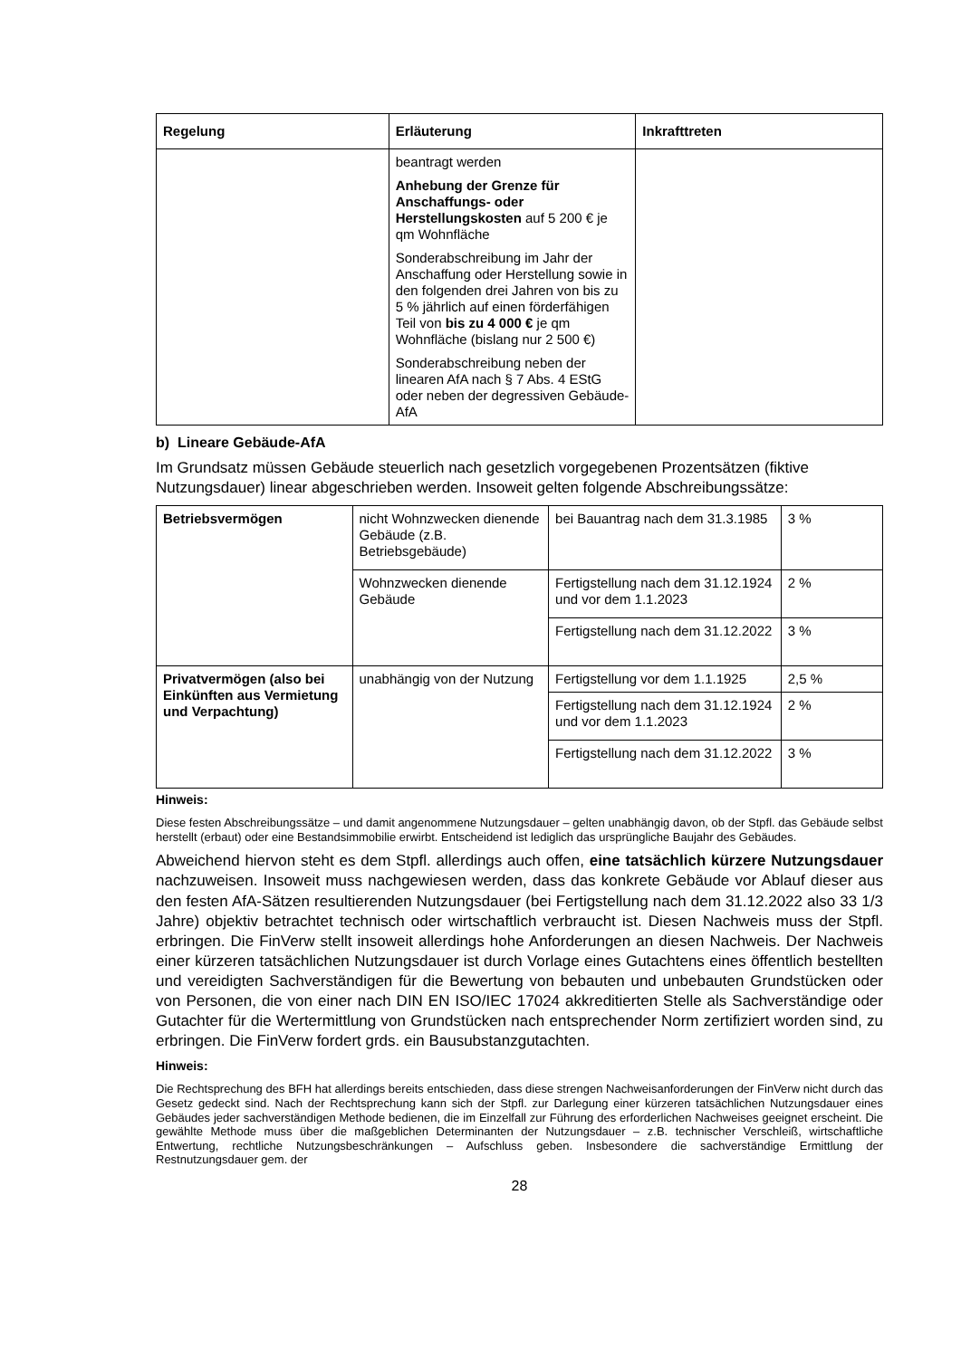| Regelung | Erläuterung | Inkrafttreten |
| --- | --- | --- |
| | beantragt werden Anhebung der Grenze für Anschaffungs- oder Herstellungskosten auf 5 200 € je qm Wohnfläche Sonderabschreibung im Jahr der Anschaffung oder Herstellung sowie in den folgenden drei Jahren von bis zu 5 % jährlich auf einen förderfähigen Teil von bis zu 4 000 € je qm Wohnfläche (bislang nur 2 500 €) Sonderabschreibung neben der linearen AfA nach § 7 Abs. 4 EStG oder neben der degressiven Gebäude-AfA | |
b) Lineare Gebäude-AfA
Im Grundsatz müssen Gebäude steuerlich nach gesetzlich vorgegebenen Prozentsätzen (fiktive Nutzungsdauer) linear abgeschrieben werden. Insoweit gelten folgende Abschreibungssätze:
| Betriebsvermögen | nicht Wohnzwecken dienende Gebäude (z.B. Betriebsgebäude) | bei Bauantrag nach dem 31.3.1985 | 3 % |
| | Wohnzwecken dienende Gebäude | Fertigstellung nach dem 31.12.1924 und vor dem 1.1.2023 | 2 % |
| | | Fertigstellung nach dem 31.12.2022 | 3 % |
| Privatvermögen (also bei Einkünften aus Vermietung und Verpachtung) | unabhängig von der Nutzung | Fertigstellung vor dem 1.1.1925 | 2,5 % |
| | | Fertigstellung nach dem 31.12.1924 und vor dem 1.1.2023 | 2 % |
| | | Fertigstellung nach dem 31.12.2022 | 3 % |
Hinweis:
Diese festen Abschreibungssätze – und damit angenommene Nutzungsdauer – gelten unabhängig davon, ob der Stpfl. das Gebäude selbst herstellt (erbaut) oder eine Bestandsimmobilie erwirbt. Entscheidend ist lediglich das ursprüngliche Baujahr des Gebäudes.
Abweichend hiervon steht es dem Stpfl. allerdings auch offen, eine tatsächlich kürzere Nutzungsdauer nachzuweisen. Insoweit muss nachgewiesen werden, dass das konkrete Gebäude vor Ablauf dieser aus den festen AfA-Sätzen resultierenden Nutzungsdauer (bei Fertigstellung nach dem 31.12.2022 also 33 1/3 Jahre) objektiv betrachtet technisch oder wirtschaftlich verbraucht ist. Diesen Nachweis muss der Stpfl. erbringen. Die FinVerw stellt insoweit allerdings hohe Anforderungen an diesen Nachweis. Der Nachweis einer kürzeren tatsächlichen Nutzungsdauer ist durch Vorlage eines Gutachtens eines öffentlich bestellten und vereidigten Sachverständigen für die Bewertung von bebauten und unbebauten Grundstücken oder von Personen, die von einer nach DIN EN ISO/IEC 17024 akkreditierten Stelle als Sachverständige oder Gutachter für die Wertermittlung von Grundstücken nach entsprechender Norm zertifiziert worden sind, zu erbringen. Die FinVerw fordert grds. ein Bausubstanzgutachten.
Hinweis:
Die Rechtsprechung des BFH hat allerdings bereits entschieden, dass diese strengen Nachweisanforderungen der FinVerw nicht durch das Gesetz gedeckt sind. Nach der Rechtsprechung kann sich der Stpfl. zur Darlegung einer kürzeren tatsächlichen Nutzungsdauer eines Gebäudes jeder sachverständigen Methode bedienen, die im Einzelfall zur Führung des erforderlichen Nachweises geeignet erscheint. Die gewählte Methode muss über die maßgeblichen Determinanten der Nutzungsdauer – z.B. technischer Verschleiß, wirtschaftliche Entwertung, rechtliche Nutzungsbeschränkungen – Aufschluss geben. Insbesondere die sachverständige Ermittlung der Restnutzungsdauer gem. der
28